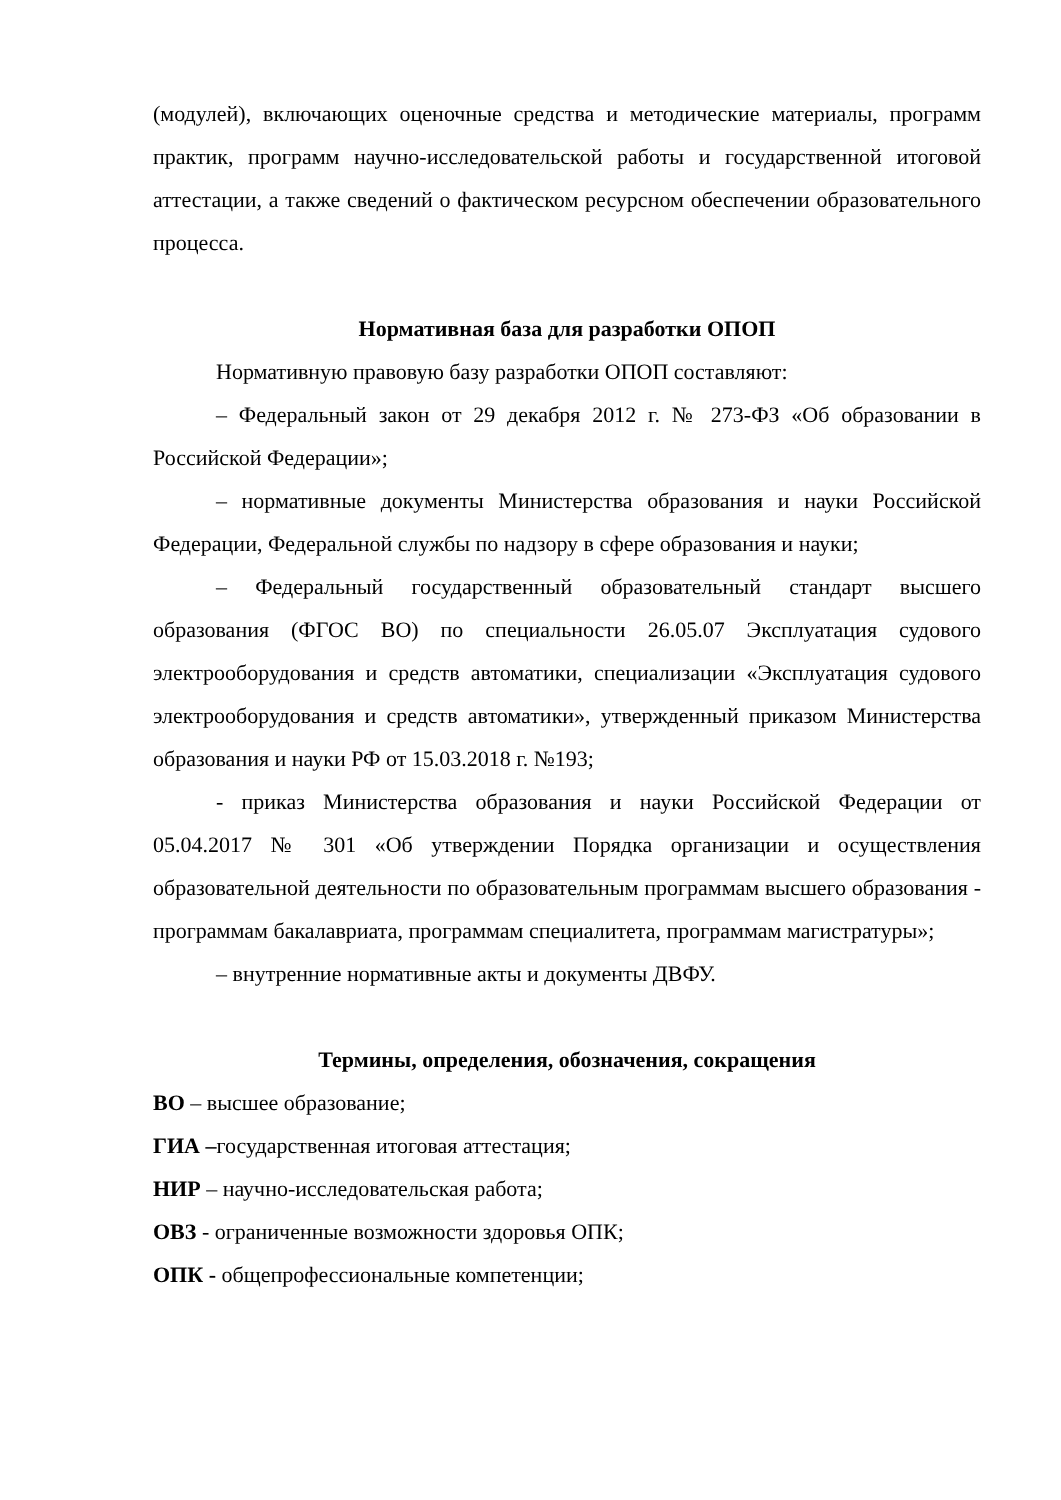(модулей), включающих оценочные средства и методические материалы, программ практик, программ научно-исследовательской работы и государственной итоговой аттестации, а также сведений о фактическом ресурсном обеспечении образовательного процесса.
Нормативная база для разработки ОПОП
Нормативную правовую базу разработки ОПОП составляют:
– Федеральный закон от 29 декабря 2012 г. № 273-ФЗ «Об образовании в Российской Федерации»;
– нормативные документы Министерства образования и науки Российской Федерации, Федеральной службы по надзору в сфере образования и науки;
– Федеральный государственный образовательный стандарт высшего образования (ФГОС ВО) по специальности 26.05.07 Эксплуатация судового электрооборудования и средств автоматики, специализации «Эксплуатация судового электрооборудования и средств автоматики», утвержденный приказом Министерства образования и науки РФ от 15.03.2018 г. №193;
- приказ Министерства образования и науки Российской Федерации от 05.04.2017 № 301 «Об утверждении Порядка организации и осуществления образовательной деятельности по образовательным программам высшего образования - программам бакалавриата, программам специалитета, программам магистратуры»;
– внутренние нормативные акты и документы ДВФУ.
Термины, определения, обозначения, сокращения
ВО – высшее образование;
ГИА –государственная итоговая аттестация;
НИР – научно-исследовательская работа;
ОВЗ - ограниченные возможности здоровья ОПК;
ОПК - общепрофессиональные компетенции;